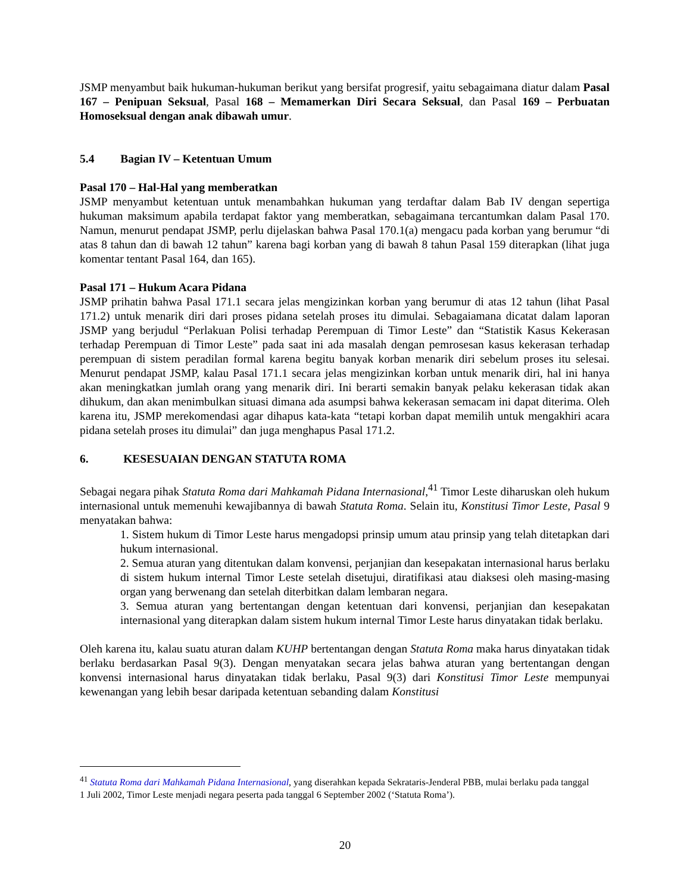JSMP menyambut baik hukuman-hukuman berikut yang bersifat progresif, yaitu sebagaimana diatur dalam Pasal 167 – Penipuan Seksual, Pasal 168 – Memamerkan Diri Secara Seksual, dan Pasal 169 – Perbuatan Homoseksual dengan anak dibawah umur.
5.4 Bagian IV – Ketentuan Umum
Pasal 170 – Hal-Hal yang memberatkan
JSMP menyambut ketentuan untuk menambahkan hukuman yang terdaftar dalam Bab IV dengan sepertiga hukuman maksimum apabila terdapat faktor yang memberatkan, sebagaimana tercantumkan dalam Pasal 170. Namun, menurut pendapat JSMP, perlu dijelaskan bahwa Pasal 170.1(a) mengacu pada korban yang berumur “di atas 8 tahun dan di bawah 12 tahun” karena bagi korban yang di bawah 8 tahun Pasal 159 diterapkan (lihat juga komentar tentant Pasal 164, dan 165).
Pasal 171 – Hukum Acara Pidana
JSMP prihatin bahwa Pasal 171.1 secara jelas mengizinkan korban yang berumur di atas 12 tahun (lihat Pasal 171.2) untuk menarik diri dari proses pidana setelah proses itu dimulai. Sebagaiamana dicatat dalam laporan JSMP yang berjudul “Perlakuan Polisi terhadap Perempuan di Timor Leste” dan “Statistik Kasus Kekerasan terhadap Perempuan di Timor Leste” pada saat ini ada masalah dengan pemrosesan kasus kekerasan terhadap perempuan di sistem peradilan formal karena begitu banyak korban menarik diri sebelum proses itu selesai. Menurut pendapat JSMP, kalau Pasal 171.1 secara jelas mengizinkan korban untuk menarik diri, hal ini hanya akan meningkatkan jumlah orang yang menarik diri. Ini berarti semakin banyak pelaku kekerasan tidak akan dihukum, dan akan menimbulkan situasi dimana ada asumpsi bahwa kekerasan semacam ini dapat diterima. Oleh karena itu, JSMP merekomendasi agar dihapus kata-kata “tetapi korban dapat memilih untuk mengakhiri acara pidana setelah proses itu dimulai” dan juga menghapus Pasal 171.2.
6. KESESUAIAN DENGAN STATUTA ROMA
Sebagai negara pihak Statuta Roma dari Mahkamah Pidana Internasional,<sup>41</sup> Timor Leste diharuskan oleh hukum internasional untuk memenuhi kewajibannya di bawah Statuta Roma. Selain itu, Konstitusi Timor Leste, Pasal 9 menyatakan bahwa:
1. Sistem hukum di Timor Leste harus mengadopsi prinsip umum atau prinsip yang telah ditetapkan dari hukum internasional.
2. Semua aturan yang ditentukan dalam konvensi, perjanjian dan kesepakatan internasional harus berlaku di sistem hukum internal Timor Leste setelah disetujui, diratifikasi atau diaksesi oleh masing-masing organ yang berwenang dan setelah diterbitkan dalam lembaran negara.
3. Semua aturan yang bertentangan dengan ketentuan dari konvensi, perjanjian dan kesepakatan internasional yang diterapkan dalam sistem hukum internal Timor Leste harus dinyatakan tidak berlaku.
Oleh karena itu, kalau suatu aturan dalam KUHP bertentangan dengan Statuta Roma maka harus dinyatakan tidak berlaku berdasarkan Pasal 9(3). Dengan menyatakan secara jelas bahwa aturan yang bertentangan dengan konvensi internasional harus dinyatakan tidak berlaku, Pasal 9(3) dari Konstitusi Timor Leste mempunyai kewenangan yang lebih besar daripada ketentuan sebanding dalam Konstitusi
<sup>41</sup> Statuta Roma dari Mahkamah Pidana Internasional, yang diserahkan kepada Sekrataris-Jenderal PBB, mulai berlaku pada tanggal 1 Juli 2002, Timor Leste menjadi negara peserta pada tanggal 6 September 2002 (‘Statuta Roma’).
20